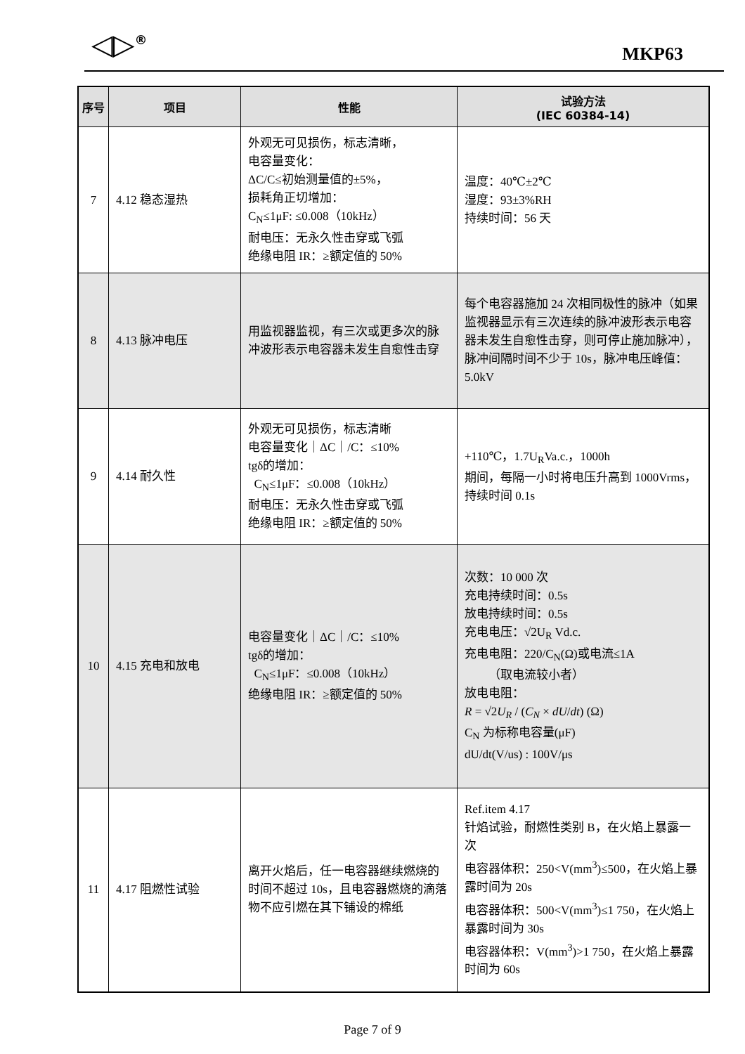◁▷<sup>®</sup> MKP63
| 序号 | 项目 | 性能 | 试验方法 (IEC 60384-14) |
| --- | --- | --- | --- |
| 7 | 4.12 稳态湿热 | 外观无可见损伤，标志清晰， 电容量变化： ΔC/C≤初始测量值的±5%， 损耗角正切增加： C<sub>N</sub>≤1μF: ≤0.008（10kHz） 耐电压：无永久性击穿或飞弧 绝缘电阻 IR：≥额定值的 50% | 温度：40℃±2℃ 湿度：93±3%RH 持续时间：56 天 |
| 8 | 4.13 脉冲电压 | 用监视器监视，有三次或更多次的脉冲波形表示电容器未发生自愈性击穿 | 每个电容器施加 24 次相同极性的脉冲（如果监视器显示有三次连续的脉冲波形表示电容器未发生自愈性击穿，则可停止施加脉冲），脉冲间隔时间不少于 10s，脉冲电压峰值：5.0kV |
| 9 | 4.14 耐久性 | 外观无可见损伤，标志清晰 电容量变化｜ΔC｜/C：≤10% tgδ的增加： C<sub>N</sub>≤1μF：≤0.008（10kHz） 耐电压：无永久性击穿或飞弧 绝缘电阻 IR：≥额定值的 50% | +110℃，1.7U<sub>R</sub>Va.c.，1000h 期间，每隔一小时将电压升高到 1000Vrms，持续时间 0.1s |
| 10 | 4.15 充电和放电 | 电容量变化｜ΔC｜/C：≤10% tgδ的增加： C<sub>N</sub>≤1μF：≤0.008（10kHz） 绝缘电阻 IR：≥额定值的 50% | 次数：10 000 次 充电持续时间：0.5s 放电持续时间：0.5s 充电电压：√2U<sub>R</sub> Vd.c. 充电电阻：220/C<sub>N</sub>(Ω)或电流≤1A （取电流较小者） 放电电阻： R = √2 U<sub>R</sub> / ( C<sub>N</sub> × dU / dt ) (Ω) C<sub>N</sub> 为标称电容量(μF) dU/dt(V/us) : 100V/μs |
| 11 | 4.17 阻燃性试验 | 离开火焰后，任一电容器继续燃烧的时间不超过 10s，且电容器燃烧的滴落物不应引燃在其下铺设的棉纸 | Ref.item 4.17 针焰试验，耐燃性类别 B，在火焰上暴露一次 电容器体积：250<V(mm<sup>3</sup>)≤500，在火焰上暴露时间为 20s 电容器体积：500<V(mm<sup>3</sup>)≤1 750，在火焰上暴露时间为 30s 电容器体积：V(mm<sup>3</sup>)>1 750，在火焰上暴露时间为 60s |
Page 7 of 9